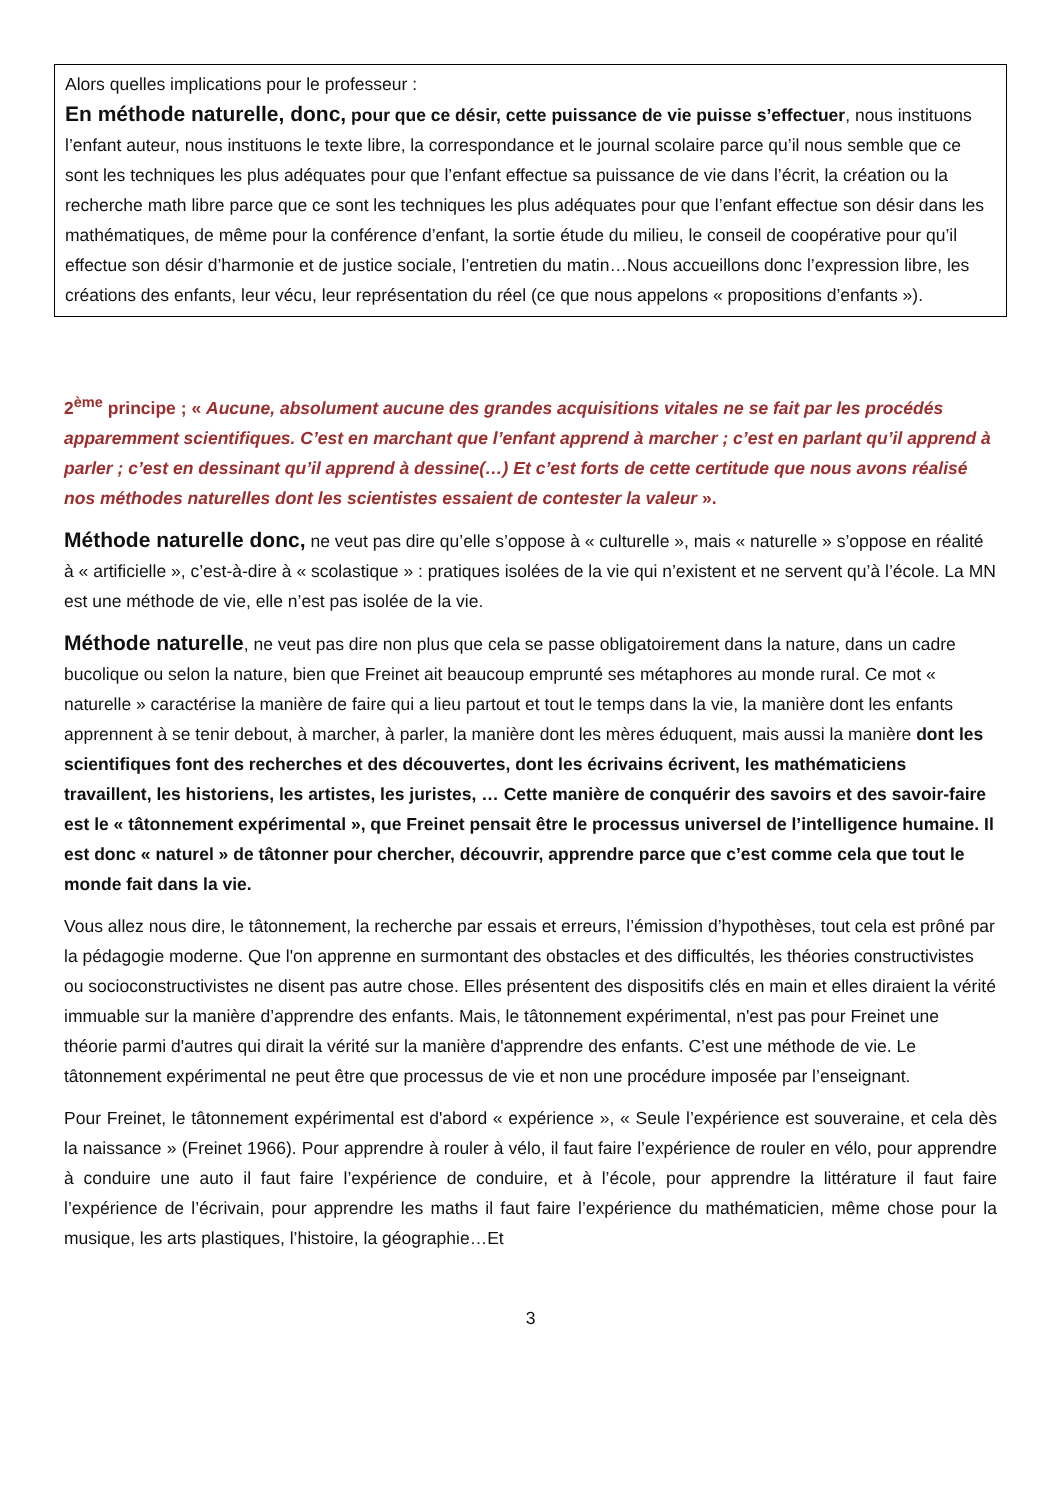Alors quelles implications pour le professeur :
En méthode naturelle, donc, pour que ce désir, cette puissance de vie puisse s’effectuer, nous instituons l’enfant auteur, nous instituons le texte libre, la correspondance et le journal scolaire parce qu’il nous semble que ce sont les techniques les plus adéquates pour que l’enfant effectue sa puissance de vie dans l’écrit, la création ou la recherche math libre parce que ce sont les techniques les plus adéquates pour que l’enfant effectue son désir dans les mathématiques, de même pour la conférence d’enfant, la sortie étude du milieu, le conseil de coopérative pour qu’il effectue son désir d’harmonie et de justice sociale, l’entretien du matin…Nous accueillons donc l’expression libre, les créations des enfants, leur vécu, leur représentation du réel (ce que nous appelons « propositions d’enfants »).
2<sup>ème</sup> principe ; « Aucune, absolument aucune des grandes acquisitions vitales ne se fait par les procédés apparemment scientifiques. C’est en marchant que l’enfant apprend à marcher ; c’est en parlant qu’il apprend à parler ; c’est en dessinant qu’il apprend à dessine(…) Et c’est forts de cette certitude que nous avons réalisé nos méthodes naturelles dont les scientistes essaient de contester la valeur ».
Méthode naturelle donc, ne veut pas dire qu’elle s’oppose à « culturelle », mais « naturelle » s’oppose en réalité à « artificielle », c’est-à-dire à « scolastique » : pratiques isolées de la vie qui n’existent et ne servent qu’à l’école. La MN est une méthode de vie, elle n’est pas isolée de la vie.
Méthode naturelle, ne veut pas dire non plus que cela se passe obligatoirement dans la nature, dans un cadre bucolique ou selon la nature, bien que Freinet ait beaucoup emprunté ses métaphores au monde rural. Ce mot « naturelle » caractérise la manière de faire qui a lieu partout et tout le temps dans la vie, la manière dont les enfants apprennent à se tenir debout, à marcher, à parler, la manière dont les mères éduquent, mais aussi la manière dont les scientifiques font des recherches et des découvertes, dont les écrivains écrivent, les mathématiciens travaillent, les historiens, les artistes, les juristes, … Cette manière de conquérir des savoirs et des savoir-faire est le « tâtonnement expérimental », que Freinet pensait être le processus universel de l’intelligence humaine. Il est donc « naturel » de tâtonner pour chercher, découvrir, apprendre parce que c’est comme cela que tout le monde fait dans la vie.
Vous allez nous dire, le tâtonnement, la recherche par essais et erreurs, l’émission d’hypothèses, tout cela est prôné par la pédagogie moderne. Que l'on apprenne en surmontant des obstacles et des difficultés, les théories constructivistes ou socioconstructivistes ne disent pas autre chose. Elles présentent des dispositifs clés en main et elles diraient la vérité immuable sur la manière d’apprendre des enfants. Mais, le tâtonnement expérimental, n'est pas pour Freinet une théorie parmi d'autres qui dirait la vérité sur la manière d'apprendre des enfants. C’est une méthode de vie. Le tâtonnement expérimental ne peut être que processus de vie et non une procédure imposée par l’enseignant.
Pour Freinet, le tâtonnement expérimental est d'abord « expérience », « Seule l’expérience est souveraine, et cela dès la naissance » (Freinet 1966). Pour apprendre à rouler à vélo, il faut faire l’expérience de rouler en vélo, pour apprendre à conduire une auto il faut faire l’expérience de conduire, et à l’école, pour apprendre la littérature il faut faire l’expérience de l’écrivain, pour apprendre les maths il faut faire l’expérience du mathématicien, même chose pour la musique, les arts plastiques, l’histoire, la géographie…Et
3